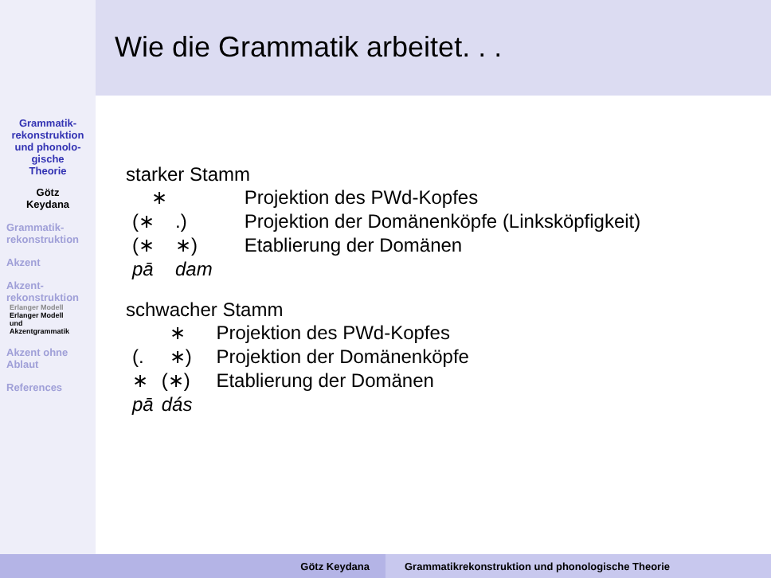Grammatik-
rekonstruktion
und phonolo-
gische
Theorie
Götz
Keydana
Grammatik-
rekonstruktion
Akzent
Akzent-
rekonstruktion
Erlanger Modell
Erlanger Modell
und
Akzentgrammatik
Akzent ohne
Ablaut
References
Wie die Grammatik arbeitet. . .
starker Stamm
| ∗ | | Projektion des PWd-Kopfes |
| (∗ | .) | Projektion der Domänenköpfe (Linksköpfigkeit) |
| (∗ | ∗) | Etablierung der Domänen |
| pā | dam | |
schwacher Stamm
| | ∗ | Projektion des PWd-Kopfes |
| (. | ∗) | Projektion der Domänenköpfe |
| ∗ | (∗) | Etablierung der Domänen |
| pā | dás | |
Götz Keydana Grammatikrekonstruktion und phonologische Theorie